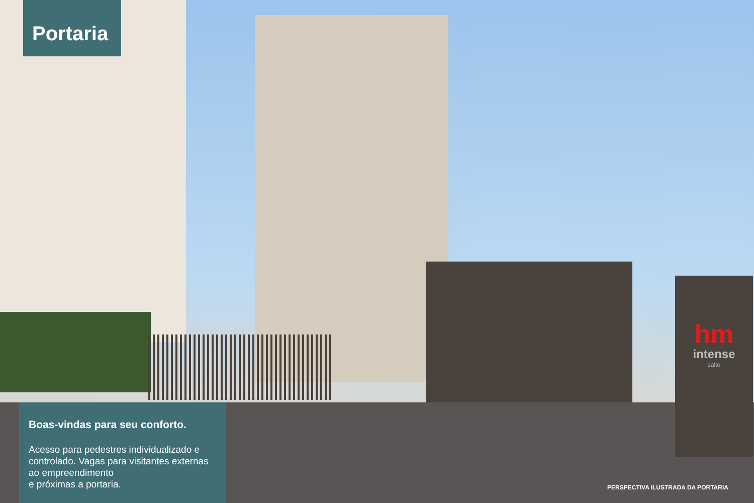hm
intense
salto
Portaria
Boas-vindas para seu conforto.
Acesso para pedestres individualizado e controlado. Vagas para visitantes externas ao empreendimento
e próximas a portaria.
PERSPECTIVA ILUSTRADA DA PORTARIA